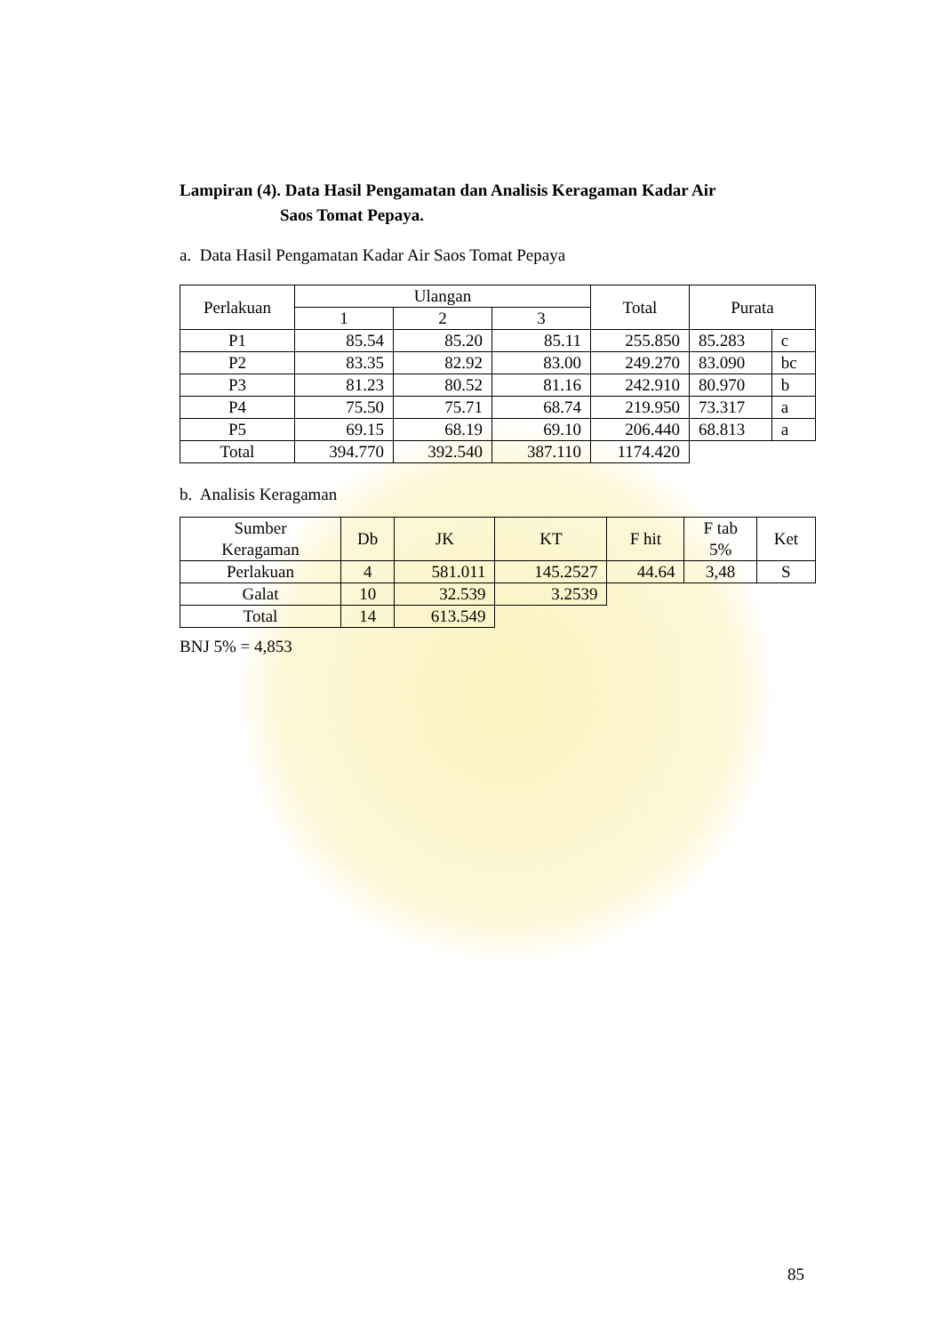Lampiran (4). Data Hasil Pengamatan dan Analisis Keragaman Kadar Air
Saos Tomat Pepaya.
a. Data Hasil Pengamatan Kadar Air Saos Tomat Pepaya
| Perlakuan | Ulangan | | | Total | Purata | |
| --- | --- | --- | --- | --- | --- | --- |
| | 1 | 2 | 3 | | | |
| P1 | 85.54 | 85.20 | 85.11 | 255.850 | 85.283 | c |
| P2 | 83.35 | 82.92 | 83.00 | 249.270 | 83.090 | bc |
| P3 | 81.23 | 80.52 | 81.16 | 242.910 | 80.970 | b |
| P4 | 75.50 | 75.71 | 68.74 | 219.950 | 73.317 | a |
| P5 | 69.15 | 68.19 | 69.10 | 206.440 | 68.813 | a |
| Total | 394.770 | 392.540 | 387.110 | 1174.420 | | |
b. Analisis Keragaman
| Sumber Keragaman | Db | JK | KT | F hit | F tab 5% | Ket |
| --- | --- | --- | --- | --- | --- | --- |
| Perlakuan | 4 | 581.011 | 145.2527 | 44.64 | 3,48 | S |
| Galat | 10 | 32.539 | 3.2539 | | | |
| Total | 14 | 613.549 | | | | |
BNJ 5% = 4,853
85